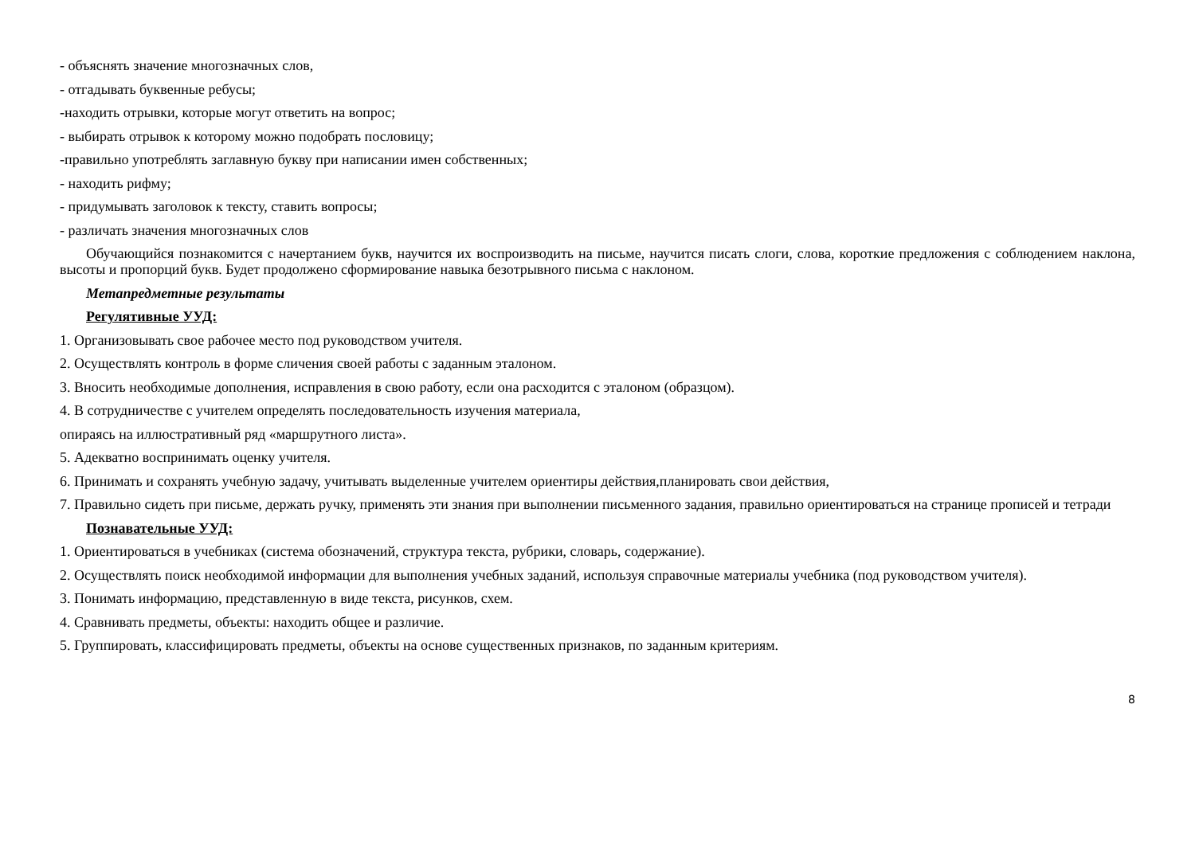- объяснять значение многозначных слов,
- отгадывать буквенные ребусы;
-находить отрывки, которые могут ответить на вопрос;
- выбирать отрывок к которому можно подобрать пословицу;
-правильно употреблять заглавную букву при написании имен собственных;
- находить рифму;
- придумывать заголовок к тексту, ставить вопросы;
- различать значения многозначных слов
Обучающийся познакомится с начертанием букв, научится их воспроизводить на письме, научится писать слоги, слова, короткие предложения с соблюдением наклона, высоты и пропорций букв. Будет продолжено сформирование навыка безотрывного письма с наклоном.
Метапредметные результаты
Регулятивные УУД:
1. Организовывать свое рабочее место под руководством учителя.
2. Осуществлять контроль в форме сличения своей работы с заданным эталоном.
3. Вносить необходимые дополнения, исправления в свою работу, если она расходится с эталоном (образцом).
4. В сотрудничестве с учителем определять последовательность изучения материала,
опираясь на иллюстративный ряд «маршрутного листа».
5. Адекватно воспринимать оценку учителя.
6. Принимать и сохранять учебную задачу, учитывать выделенные учителем ориентиры действия,планировать свои действия,
7. Правильно сидеть при письме, держать ручку, применять эти знания при выполнении письменного задания, правильно ориентироваться на странице прописей и тетради
Познавательные УУД:
1. Ориентироваться в учебниках (система обозначений, структура текста, рубрики, словарь, содержание).
2. Осуществлять поиск необходимой информации для выполнения учебных заданий, используя справочные материалы учебника (под руководством учителя).
3. Понимать информацию, представленную в виде текста, рисунков, схем.
4. Сравнивать предметы, объекты: находить общее и различие.
5. Группировать, классифицировать предметы, объекты на основе существенных признаков, по заданным критериям.
8